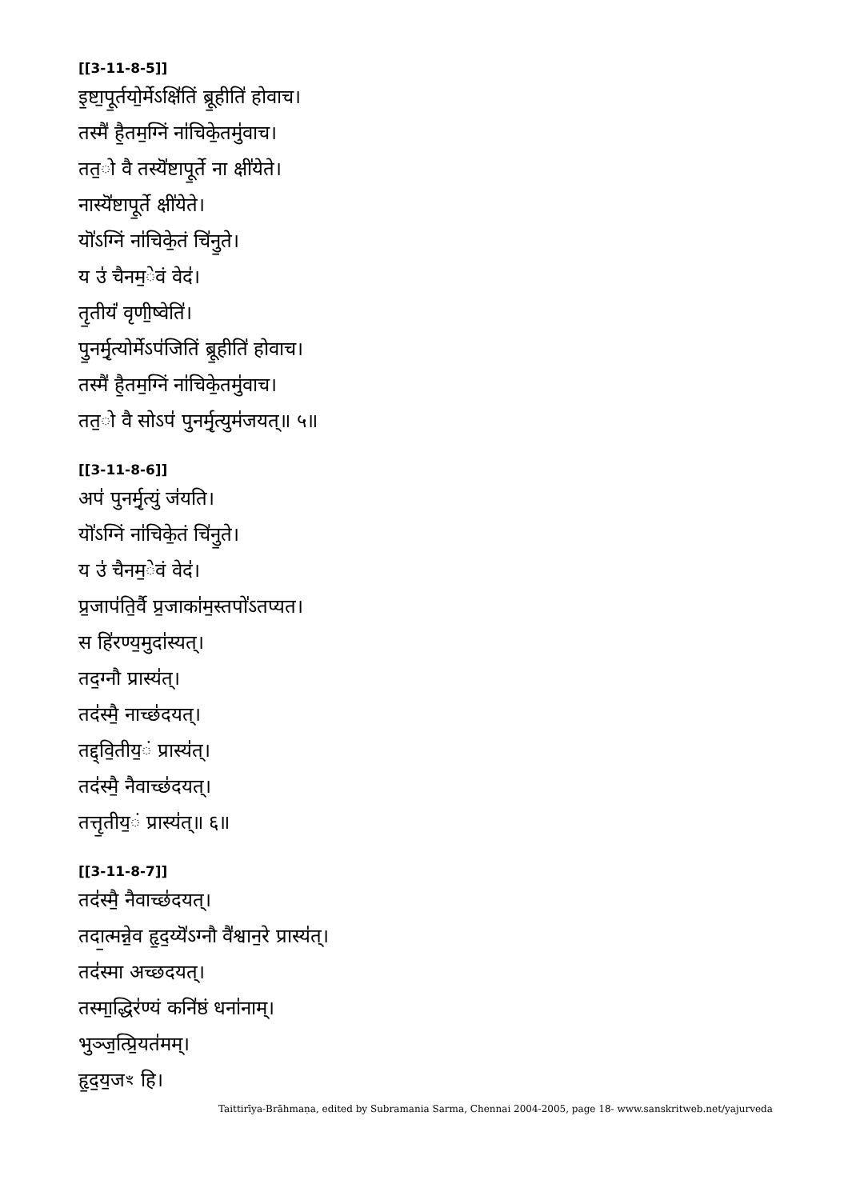[[3-11-8-5]]
इ॒ष्टा॒पू॒र्तयो॒र्मेऽक्षि॑तिं ब्रू॒हीति॑ होवाच।
तस्मै॑ है॒तम॒ग्निं ना॑चिके॒तमु॑वाच।
तत॒ो वै तस्यॆ॑ष्टापू॒र्ते ना क्षी॑येते।
नास्यॆ॑ष्टापू॒र्ते क्षी॑येते।
यॊ॑ऽग्निं ना॑चिके॒तं चि॑नु॒ते।
य उ॑ चैनम॒ेवं वेद॑।
तृ॒तीयं॑ वृणी॒ष्वेति॑।
पु॒नर्मृ॒त्योर्मेऽप॑जितिं ब्रू॒हीति॑ होवाच।
तस्मै॑ है॒तम॒ग्निं ना॑चिके॒तमु॑वाच।
तत॒ो वै सोऽप॑ पुनर्मृ॒त्युम॑जयत्॥ ५॥
[[3-11-8-6]]
अप॑ पुनर्मृ॒त्युं ज॑यति।
यॊ॑ऽग्निं ना॑चिके॒तं चि॑नु॒ते।
य उ॑ चैनम॒ेवं वेद॑।
प्र॒जाप॑ति॒र्वै प्र॒जाका॑म॒स्तपो॑ऽतप्यत।
स हि॑रण्य॒मुदा॑स्यत्।
तद॒ग्नौ प्रास्य॑त्।
तद॑स्मै॒ नाच्छ॑दयत्।
तद्द्वि॒तीय॒ं प्रास्य॑त्।
तद॑स्मै॒ नैवाच्छ॑दयत्।
तत्तृ॒तीय॒ं प्रास्य॑त्॥ ६॥
[[3-11-8-7]]
तद॑स्मै॒ नैवाच्छ॑दयत्।
तदा॒त्मन्ने॒व हृ॒द॒य्यॆ॑ऽग्नौ वै॑श्वान॒रे प्रास्य॑त्।
तद॑स्मा अच्छदयत्।
तस्मा॒द्धिर॑ण्यं कनि॑ष्ठं धना॑नाम्।
भुञ्ज॒त्प्रि॒यत॑मम्।
हृ॒द॒य॒जꣳ हि।
Taittirīya-Brāhmaṇa, edited by Subramania Sarma, Chennai 2004-2005, page 18- www.sanskritweb.net/yajurveda